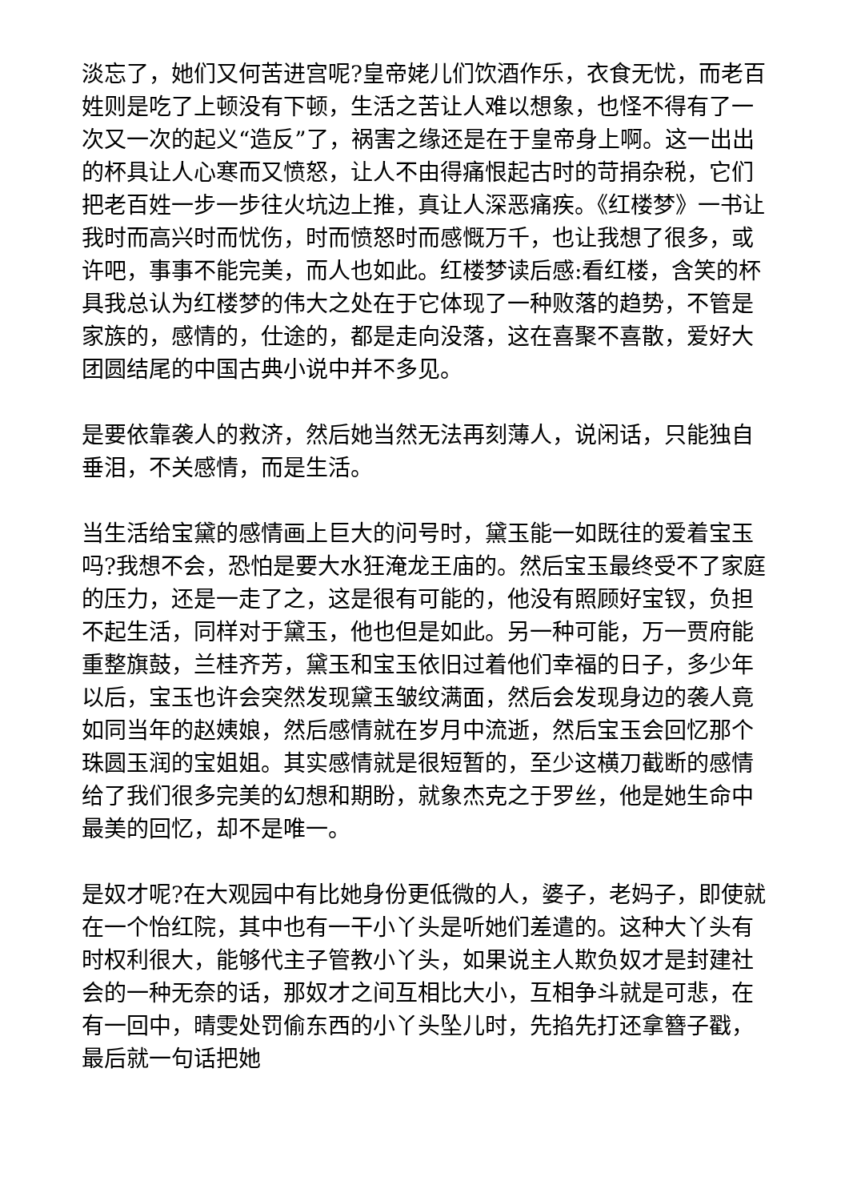淡忘了，她们又何苦进宫呢?皇帝姥儿们饮酒作乐，衣食无忧，而老百姓则是吃了上顿没有下顿，生活之苦让人难以想象，也怪不得有了一次又一次的起义“造反”了，祸害之缘还是在于皇帝身上啊。这一出出的杯具让人心寒而又愤怒，让人不由得痛恨起古时的苛捐杂税，它们把老百姓一步一步往火坑边上推，真让人深恶痛疾。《红楼梦》一书让我时而高兴时而忧伤，时而愤怒时而感慨万千，也让我想了很多，或许吧，事事不能完美，而人也如此。红楼梦读后感:看红楼，含笑的杯具我总认为红楼梦的伟大之处在于它体现了一种败落的趋势，不管是家族的，感情的，仕途的，都是走向没落，这在喜聚不喜散，爱好大团圆结尾的中国古典小说中并不多见。
是要依靠袭人的救济，然后她当然无法再刻薄人，说闲话，只能独自垂泪，不关感情，而是生活。
当生活给宝黛的感情画上巨大的问号时，黛玉能一如既往的爱着宝玉吗?我想不会，恐怕是要大水狂淹龙王庙的。然后宝玉最终受不了家庭的压力，还是一走了之，这是很有可能的，他没有照顾好宝钗，负担不起生活，同样对于黛玉，他也但是如此。另一种可能，万一贾府能重整旗鼓，兰桂齐芳，黛玉和宝玉依旧过着他们幸福的日子，多少年以后，宝玉也许会突然发现黛玉皱纹满面，然后会发现身边的袭人竟如同当年的赵姨娘，然后感情就在岁月中流逝，然后宝玉会回忆那个珠圆玉润的宝姐姐。其实感情就是很短暂的，至少这横刀截断的感情给了我们很多完美的幻想和期盼，就象杰克之于罗丝，他是她生命中最美的回忆，却不是唯一。
是奴才呢?在大观园中有比她身份更低微的人，婆子，老妈子，即使就在一个怡红院，其中也有一干小丫头是听她们差遣的。这种大丫头有时权利很大，能够代主子管教小丫头，如果说主人欺负奴才是封建社会的一种无奈的话，那奴才之间互相比大小，互相争斗就是可悲，在有一回中，晴雯处罚偷东西的小丫头坠儿时，先掐先打还拿簪子戳，最后就一句话把她